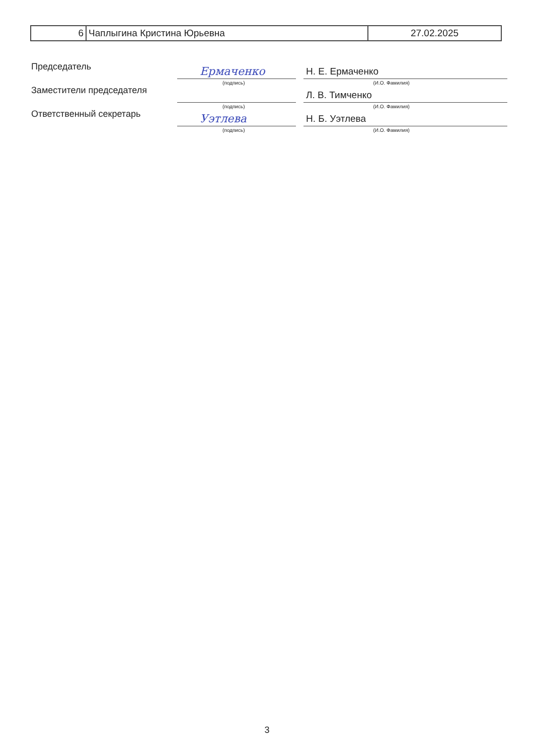| 6 | Чаплыгина Кристина Юрьевна | 27.02.2025 |
Председатель
Ермаченко
Н. Е. Ермаченко
(подпись) (И.О. Фамилия)
Заместители председателя
Л. В. Тимченко
(подпись) (И.О. Фамилия)
Ответственный секретарь
Уэтлева
Н. Б. Уэтлева
(подпись) (И.О. Фамилия)
3